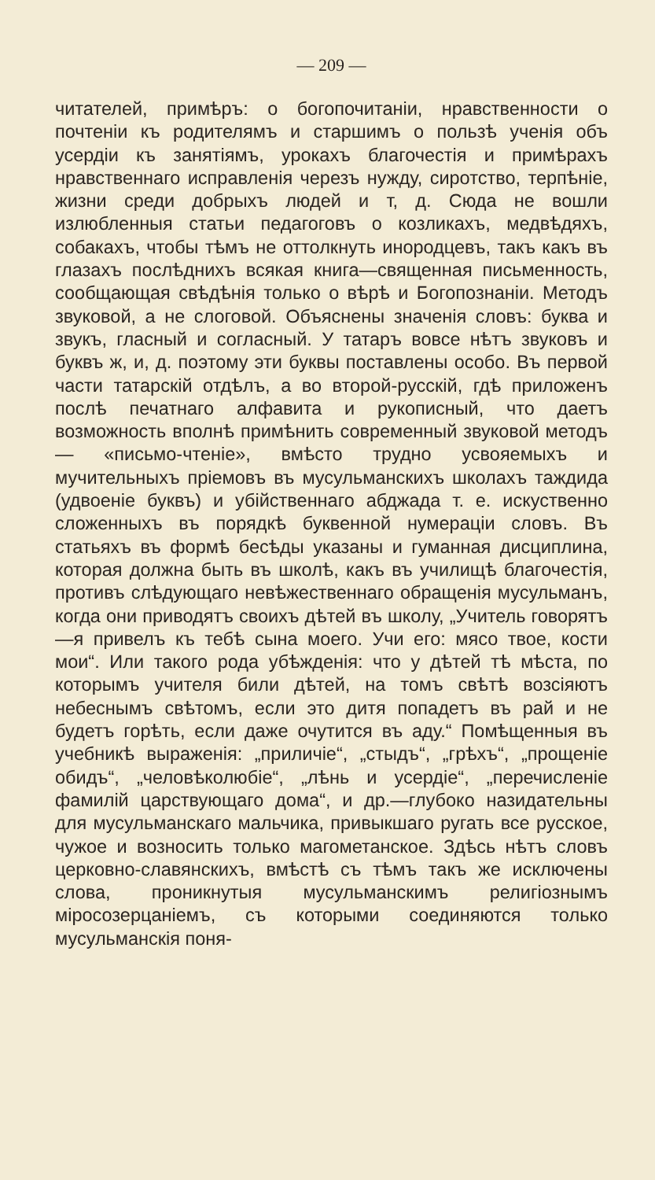— 209 —
читателей, примѣръ: о богопочитаніи, нравственности о почтеніи къ родителямъ и старшимъ о пользѣ ученія объ усердіи къ занятіямъ, урокахъ благочестія и примѣрахъ нравственнаго исправленія черезъ нужду, сиротство, терпѣніе, жизни среди добрыхъ людей и т, д. Сюда не вошли излюбленныя статьи педагоговъ о козликахъ, медвѣдяхъ, собакахъ, чтобы тѣмъ не оттолкнуть инородцевъ, такъ какъ въ глазахъ послѣднихъ всякая книга—священная письменность, сообщающая свѣдѣнія только о вѣрѣ и Богопознаніи. Методъ звуковой, а не слоговой. Объяснены значенія словъ: буква и звукъ, гласный и согласный. У татаръ вовсе нѣтъ звуковъ и буквъ ж, и, д. поэтому эти буквы поставлены особо. Въ первой части татарскій отдѣлъ, а во второй-русскій, гдѣ приложенъ послѣ печатнаго алфавита и рукописный, что даетъ возможность вполнѣ примѣнить современный звуковой методъ — «письмо-чтеніе», вмѣсто трудно усвояемыхъ и мучительныхъ пріемовъ въ мусульманскихъ школахъ таждида (удвоеніе буквъ) и убійственнаго абджада т. е. искуственно сложенныхъ въ порядкѣ буквенной нумераціи словъ. Въ статьяхъ въ формѣ бесѣды указаны и гуманная дисциплина, которая должна быть въ школѣ, какъ въ училищѣ благочестія, противъ слѣдующаго невѣжественнаго обращенія мусульманъ, когда они приводятъ своихъ дѣтей въ школу, „Учитель говорятъ—я привелъ къ тебѣ сына моего. Учи его: мясо твое, кости мои“. Или такого рода убѣжденія: что у дѣтей тѣ мѣста, по которымъ учителя били дѣтей, на томъ свѣтѣ возсіяютъ небеснымъ свѣтомъ, если это дитя попадетъ въ рай и не будетъ горѣть, если даже очутится въ аду.“ Помѣщенныя въ учебникѣ выраженія: „приличіе“, „стыдъ“, „грѣхъ“, „прощеніе обидъ“, „человѣколюбіе“, „лѣнь и усердіе“, „перечисленіе фамилій царствующаго дома“, и др.—глубоко назидательны для мусульманскаго мальчика, привыкшаго ругать все русское, чужое и возносить только магометанское. Здѣсь нѣтъ словъ церковно-славянскихъ, вмѣстѣ съ тѣмъ такъ же исключены слова, проникнутыя мусульманскимъ религіознымъ міросозерцаніемъ, съ которыми соединяются только мусульманскія поня-